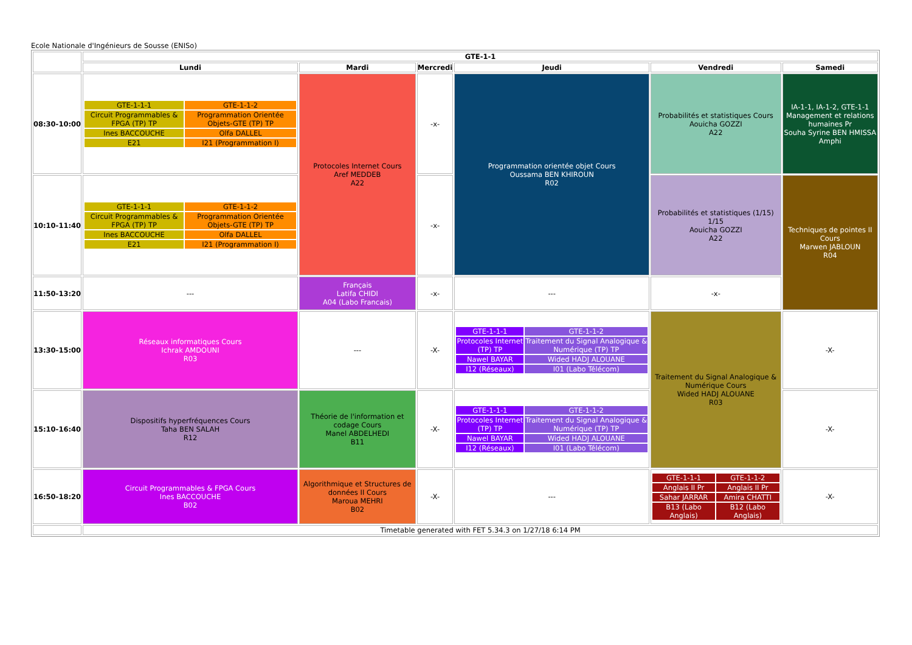Ecole Nationale d'Ingénieurs de Sousse (ENISo)
| | GTE-1-1 | | | | | |
| | Lundi | Mardi | Mercredi | Jeudi | Vendredi | Samedi |
| 08:30-10:00 | / GTE-1-1-1 / GTE-1-1-2 / / Circuit Programmables & FPGA (TP) TP / Programmation Orientée Objets-GTE (TP) TP / / Ines BACCOUCHE / Olfa DALLEL / / E21 / I21 (Programmation I) / | Protocoles Internet Cours Aref MEDDEB A22 | -x- | Programmation orientée objet Cours Oussama BEN KHIROUN R02 | Probabilités et statistiques Cours Aouicha GOZZI A22 | IA-1-1, IA-1-2, GTE-1-1 Management et relations humaines Pr Souha Syrine BEN HMISSA Amphi |
| 10:10-11:40 | / GTE-1-1-1 / GTE-1-1-2 / / Circuit Programmables & FPGA (TP) TP / Programmation Orientée Objets-GTE (TP) TP / / Ines BACCOUCHE / Olfa DALLEL / / E21 / I21 (Programmation I) / | | -x- | | Probabilités et statistiques (1/15) 1/15 Aouicha GOZZI A22 | Techniques de pointes II Cours Marwen JABLOUN R04 |
| 11:50-13:20 | --- | Français Latifa CHIDI A04 (Labo Francais) | -x- | --- | -x- | |
| 13:30-15:00 | Réseaux informatiques Cours Ichrak AMDOUNI R03 | --- | -X- | / GTE-1-1-1 / GTE-1-1-2 / / Protocoles Internet (TP) TP / Traitement du Signal Analogique & Numérique (TP) TP / / Nawel BAYAR / Wided HADJ ALOUANE / / I12 (Réseaux) / I01 (Labo Télécom) / | Traitement du Signal Analogique & Numérique Cours Wided HADJ ALOUANE R03 | -X- |
| 15:10-16:40 | Dispositifs hyperfréquences Cours Taha BEN SALAH R12 | Théorie de l'information et codage Cours Manel ABDELHEDI B11 | -X- | / GTE-1-1-1 / GTE-1-1-2 / / Protocoles Internet (TP) TP / Traitement du Signal Analogique & Numérique (TP) TP / / Nawel BAYAR / Wided HADJ ALOUANE / / I12 (Réseaux) / I01 (Labo Télécom) / | | -X- |
| 16:50-18:20 | Circuit Programmables & FPGA Cours Ines BACCOUCHE B02 | Algorithmique et Structures de données II Cours Maroua MEHRI B02 | -X- | --- | / GTE-1-1-1 / GTE-1-1-2 / / Anglais II Pr / Anglais II Pr / / Sahar JARRAR / Amira CHATTI / / B13 (Labo Anglais) / B12 (Labo Anglais) / | -X- |
| | Timetable generated with FET 5.34.3 on 1/27/18 6:14 PM | | | | | |